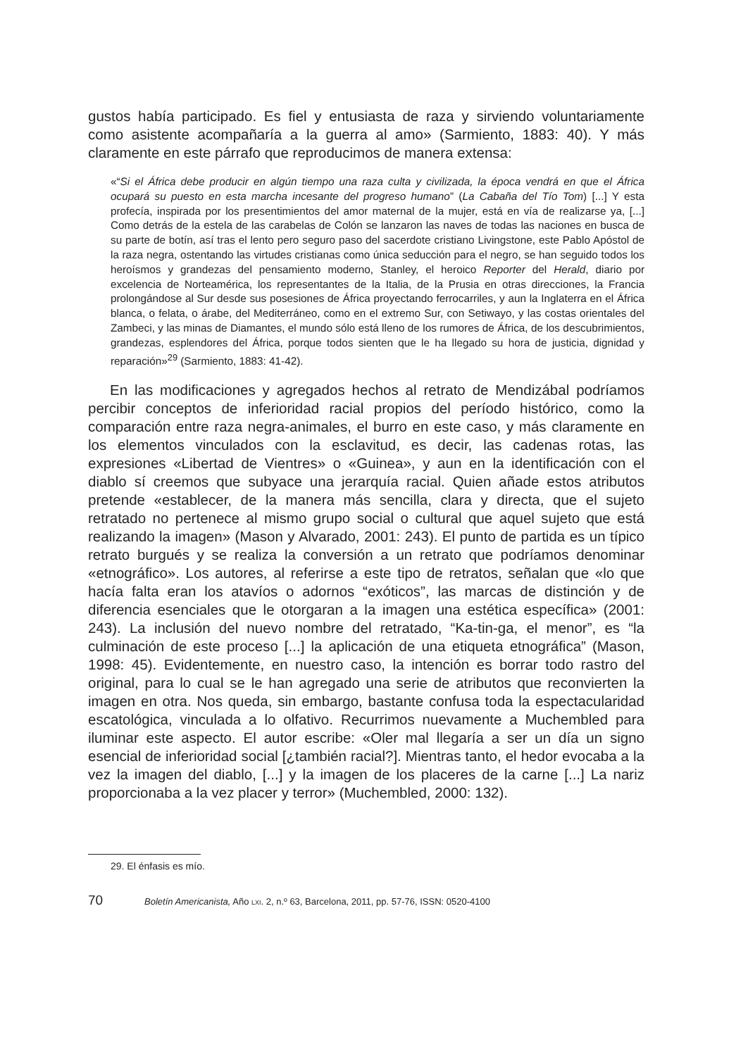gustos había participado. Es fiel y entusiasta de raza y sirviendo voluntariamente como asistente acompañaría a la guerra al amo» (Sarmiento, 1883: 40). Y más claramente en este párrafo que reproducimos de manera extensa:
«“Si el África debe producir en algún tiempo una raza culta y civilizada, la época vendrá en que el África ocupará su puesto en esta marcha incesante del progreso humano” (La Cabaña del Tío Tom) [...] Y esta profecía, inspirada por los presentimientos del amor maternal de la mujer, está en vía de realizarse ya, [...] Como detrás de la estela de las carabelas de Colón se lanzaron las naves de todas las naciones en busca de su parte de botín, así tras el lento pero seguro paso del sacerdote cristiano Livingstone, este Pablo Apóstol de la raza negra, ostentando las virtudes cristianas como única seducción para el negro, se han seguido todos los heroísmos y grandezas del pensamiento moderno, Stanley, el heroico Reporter del Herald, diario por excelencia de Norteamérica, los representantes de la Italia, de la Prusia en otras direcciones, la Francia prolongándose al Sur desde sus posesiones de África proyectando ferrocarriles, y aun la Inglaterra en el África blanca, o felata, o árabe, del Mediterráneo, como en el extremo Sur, con Setiwayo, y las costas orientales del Zambeci, y las minas de Diamantes, el mundo sólo está lleno de los rumores de África, de los descubrimientos, grandezas, esplendores del África, porque todos sienten que le ha llegado su hora de justicia, dignidad y reparación»<sup>29</sup> (Sarmiento, 1883: 41-42).
En las modificaciones y agregados hechos al retrato de Mendizábal podríamos percibir conceptos de inferioridad racial propios del período histórico, como la comparación entre raza negra-animales, el burro en este caso, y más claramente en los elementos vinculados con la esclavitud, es decir, las cadenas rotas, las expresiones «Libertad de Vientres» o «Guinea», y aun en la identificación con el diablo sí creemos que subyace una jerarquía racial. Quien añade estos atributos pretende «establecer, de la manera más sencilla, clara y directa, que el sujeto retratado no pertenece al mismo grupo social o cultural que aquel sujeto que está realizando la imagen» (Mason y Alvarado, 2001: 243). El punto de partida es un típico retrato burgués y se realiza la conversión a un retrato que podríamos denominar «etnográfico». Los autores, al referirse a este tipo de retratos, señalan que «lo que hacía falta eran los atavíos o adornos “exóticos”, las marcas de distinción y de diferencia esenciales que le otorgaran a la imagen una estética específica» (2001: 243). La inclusión del nuevo nombre del retratado, “Ka-tin-ga, el menor”, es “la culminación de este proceso [...] la aplicación de una etiqueta etnográfica” (Mason, 1998: 45). Evidentemente, en nuestro caso, la intención es borrar todo rastro del original, para lo cual se le han agregado una serie de atributos que reconvierten la imagen en otra. Nos queda, sin embargo, bastante confusa toda la espectacularidad escatológica, vinculada a lo olfativo. Recurrimos nuevamente a Muchembled para iluminar este aspecto. El autor escribe: «Oler mal llegaría a ser un día un signo esencial de inferioridad social [¿también racial?]. Mientras tanto, el hedor evocaba a la vez la imagen del diablo, [...] y la imagen de los placeres de la carne [...] La nariz proporcionaba a la vez placer y terror» (Muchembled, 2000: 132).
29. El énfasis es mío.
70 Boletín Americanista, Año LXI. 2, n.º 63, Barcelona, 2011, pp. 57-76, ISSN: 0520-4100